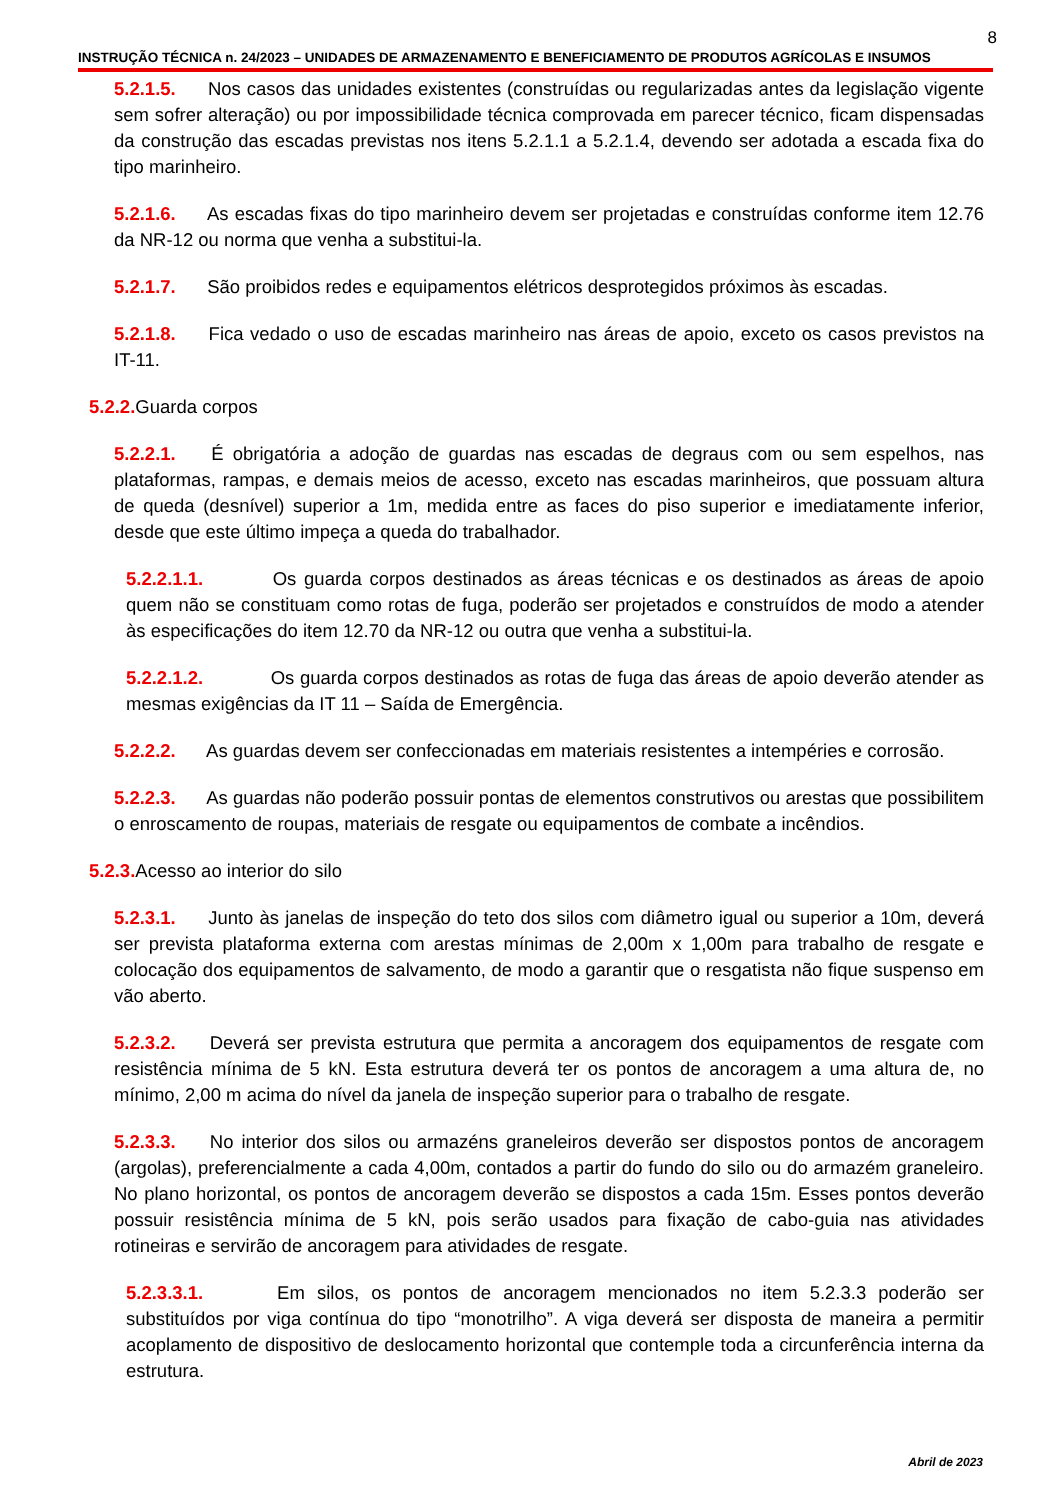8
INSTRUÇÃO TÉCNICA n. 24/2023 – UNIDADES DE ARMAZENAMENTO E BENEFICIAMENTO DE PRODUTOS AGRÍCOLAS E INSUMOS
5.2.1.5. Nos casos das unidades existentes (construídas ou regularizadas antes da legislação vigente sem sofrer alteração) ou por impossibilidade técnica comprovada em parecer técnico, ficam dispensadas da construção das escadas previstas nos itens 5.2.1.1 a 5.2.1.4, devendo ser adotada a escada fixa do tipo marinheiro.
5.2.1.6. As escadas fixas do tipo marinheiro devem ser projetadas e construídas conforme item 12.76 da NR-12 ou norma que venha a substitui-la.
5.2.1.7. São proibidos redes e equipamentos elétricos desprotegidos próximos às escadas.
5.2.1.8. Fica vedado o uso de escadas marinheiro nas áreas de apoio, exceto os casos previstos na IT-11.
5.2.2. Guarda corpos
5.2.2.1. É obrigatória a adoção de guardas nas escadas de degraus com ou sem espelhos, nas plataformas, rampas, e demais meios de acesso, exceto nas escadas marinheiros, que possuam altura de queda (desnível) superior a 1m, medida entre as faces do piso superior e imediatamente inferior, desde que este último impeça a queda do trabalhador.
5.2.2.1.1. Os guarda corpos destinados as áreas técnicas e os destinados as áreas de apoio quem não se constituam como rotas de fuga, poderão ser projetados e construídos de modo a atender às especificações do item 12.70 da NR-12 ou outra que venha a substitui-la.
5.2.2.1.2. Os guarda corpos destinados as rotas de fuga das áreas de apoio deverão atender as mesmas exigências da IT 11 – Saída de Emergência.
5.2.2.2. As guardas devem ser confeccionadas em materiais resistentes a intempéries e corrosão.
5.2.2.3. As guardas não poderão possuir pontas de elementos construtivos ou arestas que possibilitem o enroscamento de roupas, materiais de resgate ou equipamentos de combate a incêndios.
5.2.3. Acesso ao interior do silo
5.2.3.1. Junto às janelas de inspeção do teto dos silos com diâmetro igual ou superior a 10m, deverá ser prevista plataforma externa com arestas mínimas de 2,00m x 1,00m para trabalho de resgate e colocação dos equipamentos de salvamento, de modo a garantir que o resgatista não fique suspenso em vão aberto.
5.2.3.2. Deverá ser prevista estrutura que permita a ancoragem dos equipamentos de resgate com resistência mínima de 5 kN. Esta estrutura deverá ter os pontos de ancoragem a uma altura de, no mínimo, 2,00 m acima do nível da janela de inspeção superior para o trabalho de resgate.
5.2.3.3. No interior dos silos ou armazéns graneleiros deverão ser dispostos pontos de ancoragem (argolas), preferencialmente a cada 4,00m, contados a partir do fundo do silo ou do armazém graneleiro. No plano horizontal, os pontos de ancoragem deverão se dispostos a cada 15m. Esses pontos deverão possuir resistência mínima de 5 kN, pois serão usados para fixação de cabo-guia nas atividades rotineiras e servirão de ancoragem para atividades de resgate.
5.2.3.3.1. Em silos, os pontos de ancoragem mencionados no item 5.2.3.3 poderão ser substituídos por viga contínua do tipo “monotrilho”. A viga deverá ser disposta de maneira a permitir acoplamento de dispositivo de deslocamento horizontal que contemple toda a circunferência interna da estrutura.
Abril de 2023